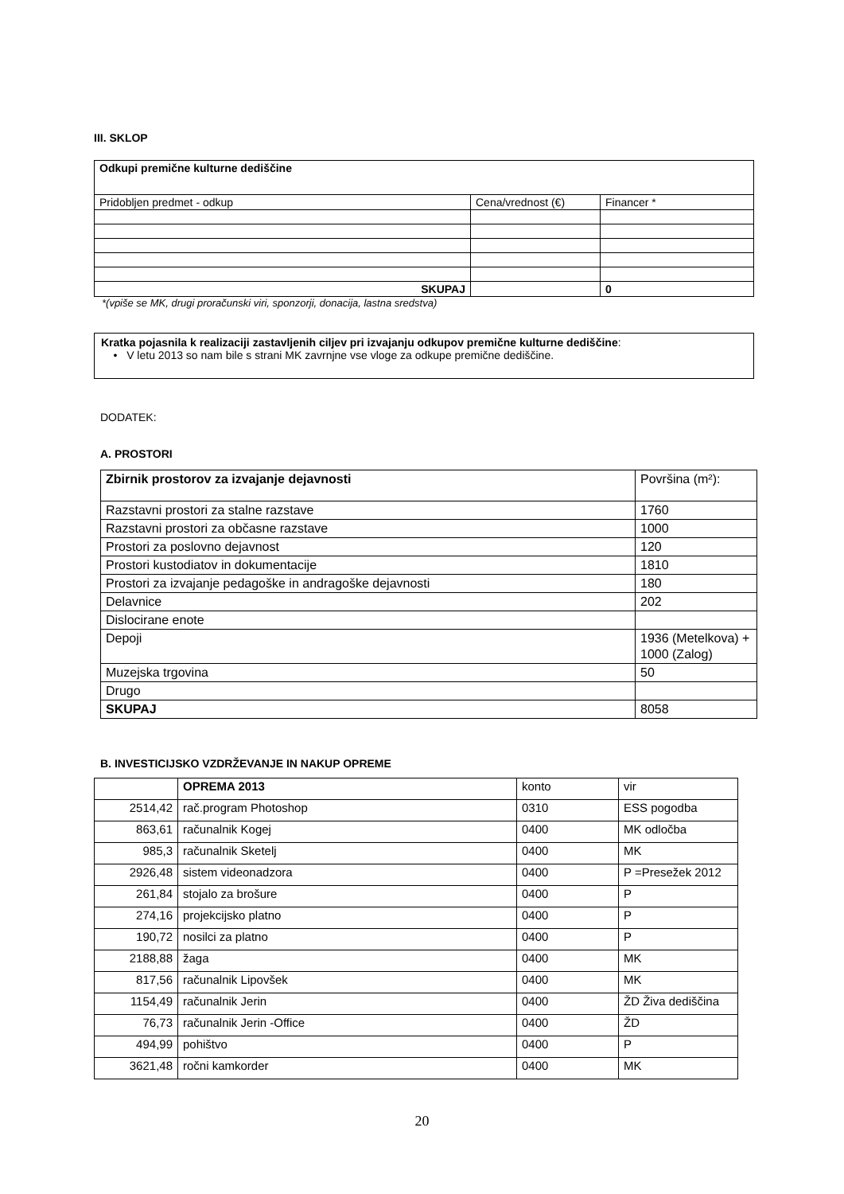III. SKLOP
| Odkupi premične kulturne dediščine | | |
| Pridobljen predmet - odkup | Cena/vrednost (€) | Financer * |
| SKUPAJ | | 0 |
*(vpiše se MK, drugi proračunski viri, sponzorji, donacija, lastna sredstva)
Kratka pojasnila k realizaciji zastavljenih ciljev pri izvajanju odkupov premične kulturne dediščine:
• V letu 2013 so nam bile s strani MK zavrnjne vse vloge za odkupe premične dediščine.
DODATEK:
A. PROSTORI
| Zbirnik prostorov za izvajanje dejavnosti | Površina (m²): |
| Razstavni prostori za stalne razstave | 1760 |
| Razstavni prostori za občasne razstave | 1000 |
| Prostori za poslovno dejavnost | 120 |
| Prostori kustodiatov in dokumentacije | 1810 |
| Prostori za izvajanje pedagoške in andragoške dejavnosti | 180 |
| Delavnice | 202 |
| Dislocirane enote | |
| Depoji | 1936 (Metelkova) + 1000 (Zalog) |
| Muzejska trgovina | 50 |
| Drugo | |
| SKUPAJ | 8058 |
B. INVESTICIJSKO VZDRŽEVANJE IN NAKUP OPREME
| | OPREMA 2013 | konto | vir |
| 2514,42 | rač.program Photoshop | 0310 | ESS pogodba |
| 863,61 | računalnik Kogej | 0400 | MK odločba |
| 985,3 | računalnik Sketelj | 0400 | MK |
| 2926,48 | sistem videonadzora | 0400 | P =Presežek 2012 |
| 261,84 | stojalo za brošure | 0400 | P |
| 274,16 | projekcijsko platno | 0400 | P |
| 190,72 | nosilci za platno | 0400 | P |
| 2188,88 | žaga | 0400 | MK |
| 817,56 | računalnik Lipovšek | 0400 | MK |
| 1154,49 | računalnik Jerin | 0400 | ŽD Živa dediščina |
| 76,73 | računalnik Jerin -Office | 0400 | ŽD |
| 494,99 | pohištvo | 0400 | P |
| 3621,48 | ročni kamkorder | 0400 | MK |
20